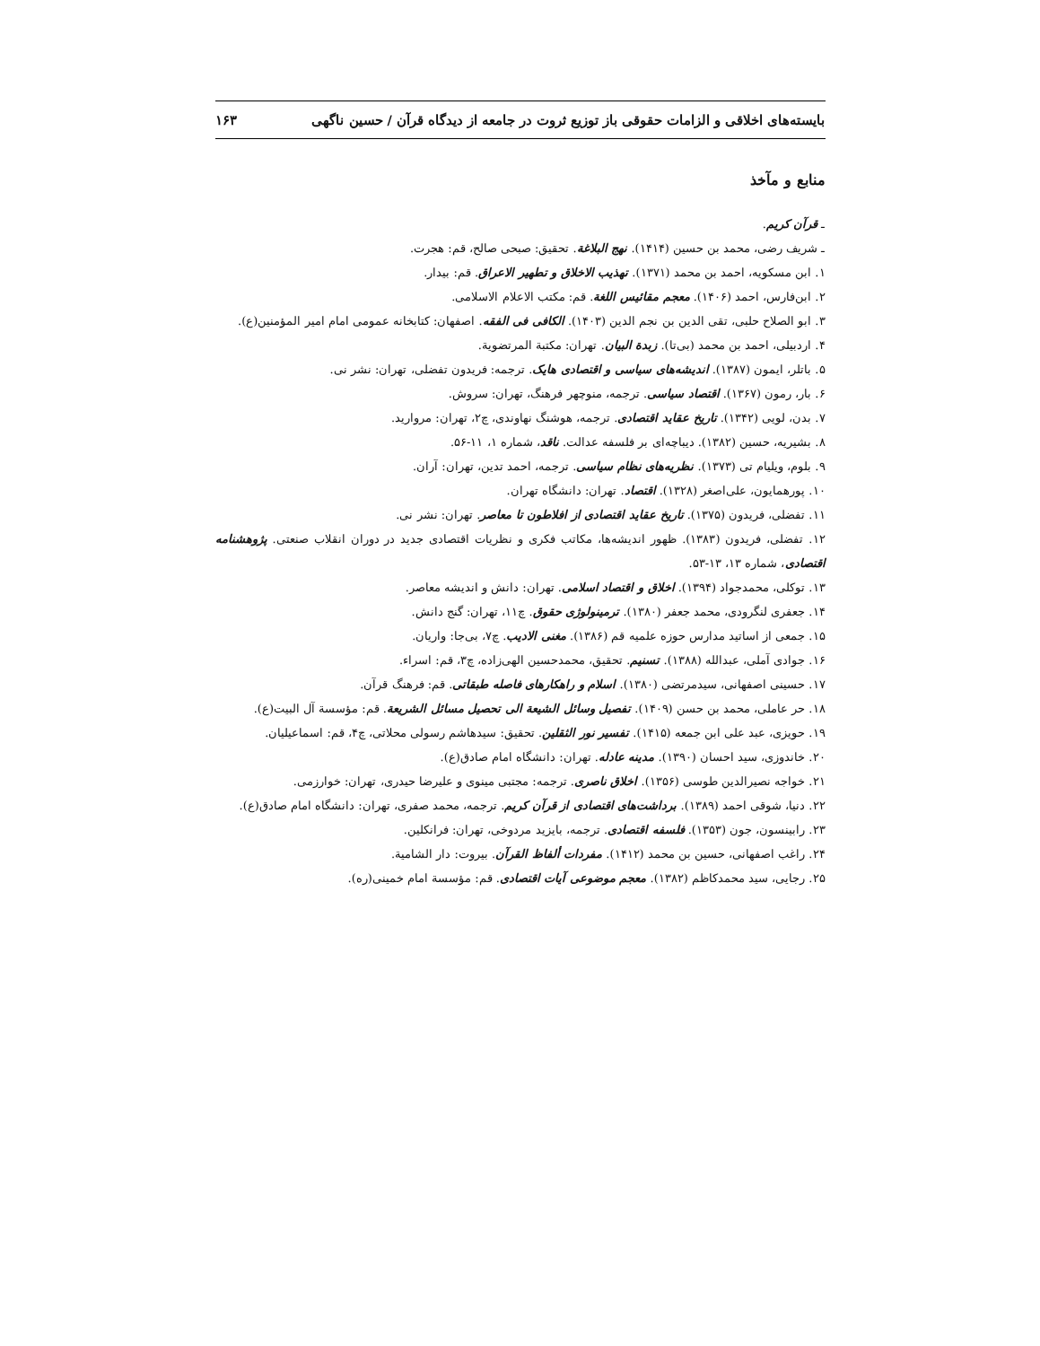بایسته‌های اخلاقی و الزامات حقوقی باز توزیع ثروت در جامعه از دیدگاه قرآن / حسین ناگهی ۱۶۳
منابع و مآخذ
ـ قرآن کریم.
ـ شریف رضی، محمد بن حسین (۱۴۱۴). نهج البلاغة. تحقیق: صبحی صالح، قم: هجرت.
۱. ابن مسکویه، احمد بن محمد (۱۳۷۱). تهذیب الاخلاق و تطهیر الاعراق. قم: بیدار.
۲. ابن‌فارس، احمد (۱۴۰۶). معجم مقائیس اللغة. قم: مکتب الاعلام الاسلامی.
۳. ابو الصلاح حلبی، تقی الدین بن نجم الدین (۱۴۰۳). الکافی فی الفقه. اصفهان: کتابخانه عمومی امام امیر المؤمنین(ع).
۴. اردبیلی، احمد بن محمد (بی‌تا). زبدة البیان. تهران: مکتبة المرتضویة.
۵. باتلر، ایمون (۱۳۸۷). اندیشه‌های سیاسی و اقتصادی هایک. ترجمه: فریدون تفضلی، تهران: نشر نی.
۶. بار، رمون (۱۳۶۷). اقتصاد سیاسی. ترجمه، منوچهر فرهنگ، تهران: سروش.
۷. بدن، لویی (۱۳۴۲). تاریخ عقاید اقتصادی. ترجمه، هوشنگ نهاوندی، چ۲، تهران: مروارید.
۸. بشیریه، حسین (۱۳۸۲). دیباچه‌ای بر فلسفه عدالت. ناقد، شماره ۱، ۱۱-۵۶.
۹. بلوم، ویلیام تی (۱۳۷۳). نظریه‌های نظام سیاسی. ترجمه، احمد تدین، تهران: آران.
۱۰. پورهمایون، علی‌اصغر (۱۳۲۸). اقتصاد. تهران: دانشگاه تهران.
۱۱. تفضلی، فریدون (۱۳۷۵). تاریخ عقاید اقتصادی از افلاطون تا معاصر. تهران: نشر نی.
۱۲. تفضلی، فریدون (۱۳۸۳). ظهور اندیشه‌ها، مکاتب فکری و نظریات اقتصادی جدید در دوران انقلاب صنعتی. پژوهشنامه اقتصادی، شماره ۱۳، ۱۳-۵۳.
۱۳. توکلی، محمدجواد (۱۳۹۴). اخلاق و اقتصاد اسلامی. تهران: دانش و اندیشه معاصر.
۱۴. جعفری لنگرودی، محمد جعفر (۱۳۸۰). ترمینولوژی حقوق. چ۱۱، تهران: گنج دانش.
۱۵. جمعی از اساتید مدارس حوزه علمیه قم (۱۳۸۶). مغنی الادیب. چ۷، بی‌جا: واریان.
۱۶. جوادی آملی، عبدالله (۱۳۸۸). تسنیم. تحقیق، محمدحسین الهی‌زاده، چ۳، قم: اسراء.
۱۷. حسینی اصفهانی، سیدمرتضی (۱۳۸۰). اسلام و راهکارهای فاصله طبقاتی. قم: فرهنگ قرآن.
۱۸. حر عاملی، محمد بن حسن (۱۴۰۹). تفصیل وسائل الشیعة الی تحصیل مسائل الشریعة. قم: مؤسسة آل البیت(ع).
۱۹. حویزی، عبد علی ابن جمعه (۱۴۱۵). تفسیر نور الثقلین. تحقیق: سیدهاشم رسولی محلاتی، چ۴، قم: اسماعیلیان.
۲۰. خاندوزی، سید احسان (۱۳۹۰). مدینه عادله. تهران: دانشگاه امام صادق(ع).
۲۱. خواجه نصیرالدین طوسی (۱۳۵۶). اخلاق ناصری. ترجمه: مجتبی مینوی و علیرضا حیدری، تهران: خوارزمی.
۲۲. دنیا، شوقی احمد (۱۳۸۹). برداشت‌های اقتصادی از قرآن کریم. ترجمه، محمد صفری، تهران: دانشگاه امام صادق(ع).
۲۳. رابینسون، جون (۱۳۵۳). فلسفه اقتصادی. ترجمه، بایزید مردوخی، تهران: فرانکلین.
۲۴. راغب اصفهانی، حسین بن محمد (۱۴۱۲). مفردات ألفاظ القرآن. بیروت: دار الشامیة.
۲۵. رجایی، سید محمدکاظم (۱۳۸۲). معجم موضوعی آیات اقتصادی. قم: مؤسسة امام خمینی(ره).